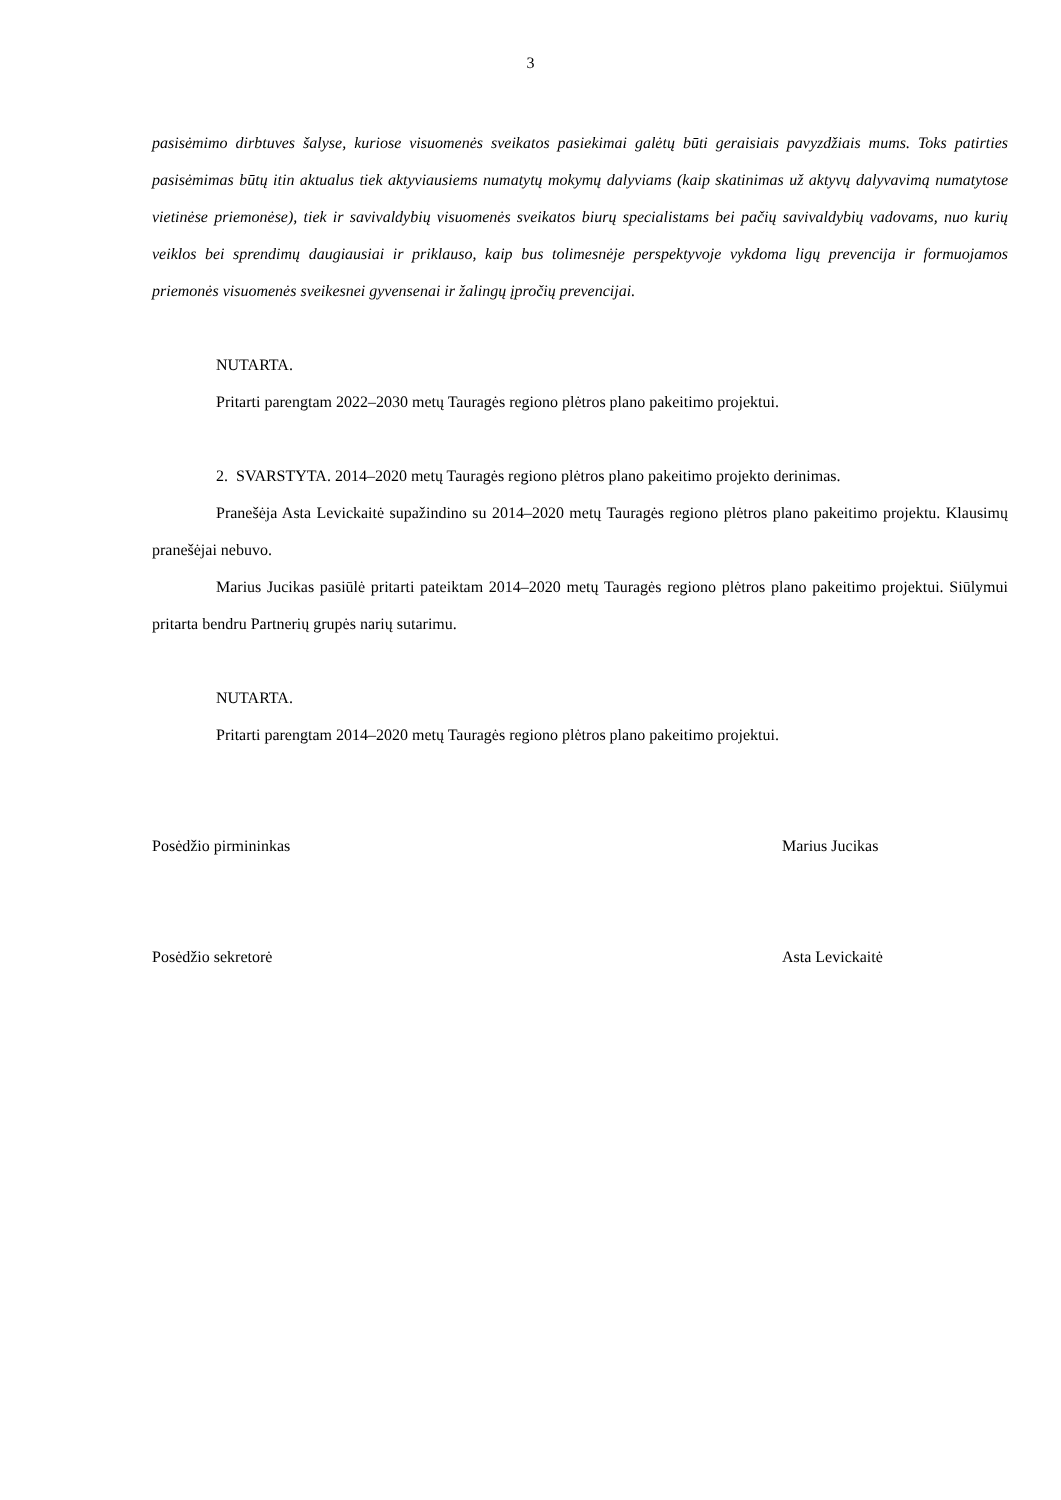3
pasisėmimo dirbtuves šalyse, kuriose visuomenės sveikatos pasiekimai galėtų būti geraisiais pavyzdžiais mums. Toks patirties pasisėmimas būtų itin aktualus tiek aktyviausiems numatytų mokymų dalyviams (kaip skatinimas už aktyvų dalyvavimą numatytose vietinėse priemonėse), tiek ir savivaldybių visuomenės sveikatos biurų specialistams bei pačių savivaldybių vadovams, nuo kurių veiklos bei sprendimų daugiausiai ir priklauso, kaip bus tolimesnėje perspektyvoje vykdoma ligų prevencija ir formuojamos priemonės visuomenės sveikesnei gyvensenai ir žalingų įpročių prevencijai.
NUTARTA.
Pritarti parengtam 2022–2030 metų Tauragės regiono plėtros plano pakeitimo projektui.
2. SVARSTYTA. 2014–2020 metų Tauragės regiono plėtros plano pakeitimo projekto derinimas.
Pranešėja Asta Levickaitė supažindino su 2014–2020 metų Tauragės regiono plėtros plano pakeitimo projektu. Klausimų pranešėjai nebuvo.
Marius Jucikas pasiūlė pritarti pateiktam 2014–2020 metų Tauragės regiono plėtros plano pakeitimo projektui. Siūlymui pritarta bendru Partnerių grupės narių sutarimu.
NUTARTA.
Pritarti parengtam 2014–2020 metų Tauragės regiono plėtros plano pakeitimo projektui.
Posėdžio pirmininkas Marius Jucikas
Posėdžio sekretorė Asta Levickaitė